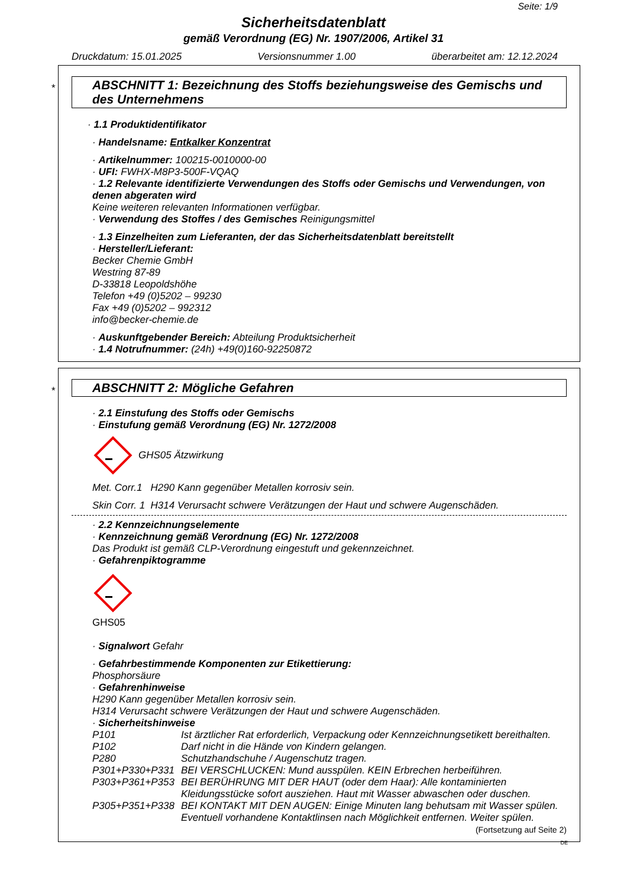Seite: 1/9
Sicherheitsdatenblatt
gemäß Verordnung (EG) Nr. 1907/2006, Artikel 31
Druckdatum: 15.01.2025 Versionsnummer 1.00 überarbeitet am: 12.12.2024
*
ABSCHNITT 1: Bezeichnung des Stoffs beziehungsweise des Gemischs und des Unternehmens
· 1.1 Produktidentifikator
· Handelsname: Entkalker Konzentrat
· Artikelnummer: 100215-0010000-00
· UFI: FWHX-M8P3-500F-VQAQ
· 1.2 Relevante identifizierte Verwendungen des Stoffs oder Gemischs und Verwendungen, von denen abgeraten wird
Keine weiteren relevanten Informationen verfügbar.
· Verwendung des Stoffes / des Gemisches Reinigungsmittel
· 1.3 Einzelheiten zum Lieferanten, der das Sicherheitsdatenblatt bereitstellt
· Hersteller/Lieferant:
Becker Chemie GmbH
Westring 87-89
D-33818 Leopoldshöhe
Telefon +49 (0)5202 – 99230
Fax +49 (0)5202 – 992312
info@becker-chemie.de
· Auskunftgebender Bereich: Abteilung Produktsicherheit
· 1.4 Notrufnummer: (24h) +49(0)160-92250872
*
ABSCHNITT 2: Mögliche Gefahren
· 2.1 Einstufung des Stoffs oder Gemischs
· Einstufung gemäß Verordnung (EG) Nr. 1272/2008
GHS05 Ätzwirkung
Met. Corr.1 H290 Kann gegenüber Metallen korrosiv sein.
Skin Corr. 1 H314 Verursacht schwere Verätzungen der Haut und schwere Augenschäden.
· 2.2 Kennzeichnungselemente
· Kennzeichnung gemäß Verordnung (EG) Nr. 1272/2008
Das Produkt ist gemäß CLP-Verordnung eingestuft und gekennzeichnet.
· Gefahrenpiktogramme
GHS05
· Signalwort Gefahr
· Gefahrbestimmende Komponenten zur Etikettierung:
Phosphorsäure
· Gefahrenhinweise
H290 Kann gegenüber Metallen korrosiv sein.
H314 Verursacht schwere Verätzungen der Haut und schwere Augenschäden.
· Sicherheitshinweise
P101 Ist ärztlicher Rat erforderlich, Verpackung oder Kennzeichnungsetikett bereithalten.
P102 Darf nicht in die Hände von Kindern gelangen.
P280 Schutzhandschuhe / Augenschutz tragen.
P301+P330+P331 BEI VERSCHLUCKEN: Mund ausspülen. KEIN Erbrechen herbeiführen.
P303+P361+P353 BEI BERÜHRUNG MIT DER HAUT (oder dem Haar): Alle kontaminierten Kleidungsstücke sofort ausziehen. Haut mit Wasser abwaschen oder duschen.
P305+P351+P338 BEI KONTAKT MIT DEN AUGEN: Einige Minuten lang behutsam mit Wasser spülen. Eventuell vorhandene Kontaktlinsen nach Möglichkeit entfernen. Weiter spülen.
(Fortsetzung auf Seite 2)
DE